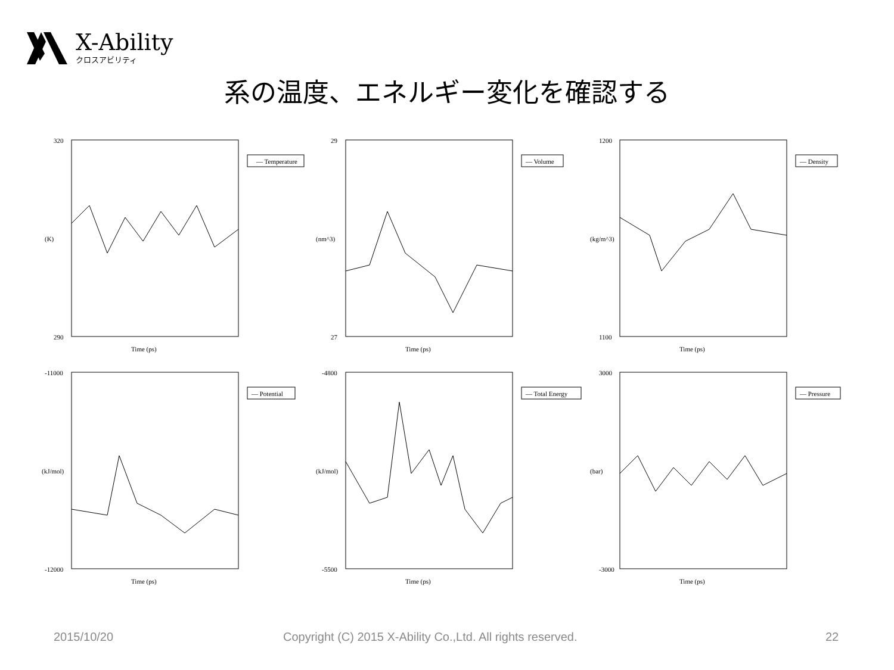X-Ability
クロスアビリティ
系の温度、エネルギー変化を確認する
320
290
(K)
Time (ps)
— Temperature
29
27
(nm^3)
Time (ps)
— Volume
1200
1100
(kg/m^3)
Time (ps)
— Density
-11000
-12000
(kJ/mol)
Time (ps)
— Potential
-4800
-5500
(kJ/mol)
Time (ps)
— Total Energy
3000
-3000
(bar)
Time (ps)
— Pressure
2015/10/20
Copyright (C) 2015 X-Ability Co.,Ltd. All rights reserved.
22